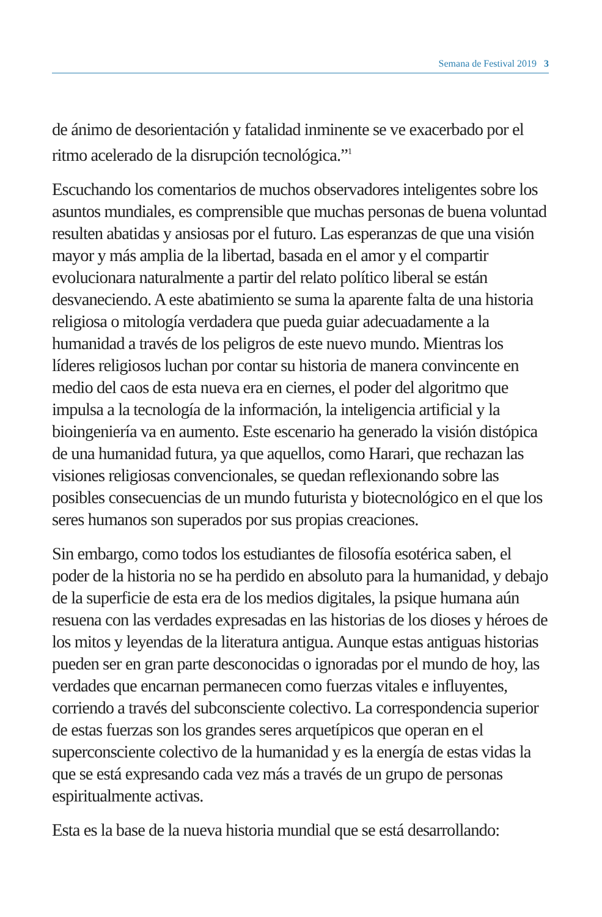Semana de Festival 2019 3
de ánimo de desorientación y fatalidad inminente se ve exacerbado por el ritmo acelerado de la disrupción tecnológica.”<sup>1</sup>
Escuchando los comentarios de muchos observadores inteligentes sobre los asuntos mundiales, es comprensible que muchas personas de buena voluntad resulten abatidas y ansiosas por el futuro. Las esperanzas de que una visión mayor y más amplia de la libertad, basada en el amor y el compartir evolucionara naturalmente a partir del relato político liberal se están desvaneciendo. A este abatimiento se suma la aparente falta de una historia religiosa o mitología verdadera que pueda guiar adecuadamente a la humanidad a través de los peligros de este nuevo mundo. Mientras los líderes religiosos luchan por contar su historia de manera convincente en medio del caos de esta nueva era en ciernes, el poder del algoritmo que impulsa a la tecnología de la información, la inteligencia artificial y la bioingeniería va en aumento. Este escenario ha generado la visión distópica de una humanidad futura, ya que aquellos, como Harari, que rechazan las visiones religiosas convencionales, se quedan reflexionando sobre las posibles consecuencias de un mundo futurista y biotecnológico en el que los seres humanos son superados por sus propias creaciones.
Sin embargo, como todos los estudiantes de filosofía esotérica saben, el poder de la historia no se ha perdido en absoluto para la humanidad, y debajo de la superficie de esta era de los medios digitales, la psique humana aún resuena con las verdades expresadas en las historias de los dioses y héroes de los mitos y leyendas de la literatura antigua. Aunque estas antiguas historias pueden ser en gran parte desconocidas o ignoradas por el mundo de hoy, las verdades que encarnan permanecen como fuerzas vitales e influyentes, corriendo a través del subconsciente colectivo. La correspondencia superior de estas fuerzas son los grandes seres arquetípicos que operan en el superconsciente colectivo de la humanidad y es la energía de estas vidas la que se está expresando cada vez más a través de un grupo de personas espiritualmente activas.
Esta es la base de la nueva historia mundial que se está desarrollando: